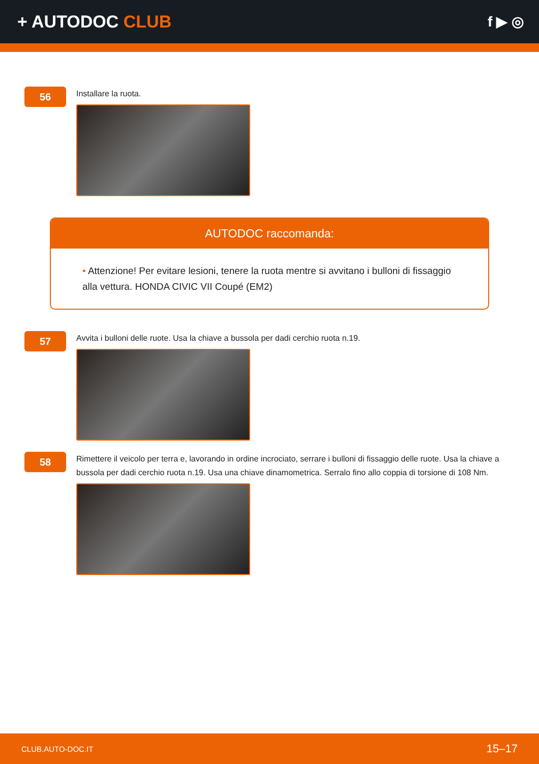+ AUTODOC CLUB
f ▶ ◎
56
Installare la ruota.
AUTODOC raccomanda:
• Attenzione! Per evitare lesioni, tenere la ruota mentre si avvitano i bulloni di fissaggio alla vettura. HONDA CIVIC VII Coupé (EM2)
57
Avvita i bulloni delle ruote. Usa la chiave a bussola per dadi cerchio ruota n.19.
58
Rimettere il veicolo per terra e, lavorando in ordine incrociato, serrare i bulloni di fissaggio delle ruote. Usa la chiave a bussola per dadi cerchio ruota n.19. Usa una chiave dinamometrica. Serralo fino allo coppia di torsione di 108 Nm.
CLUB.AUTO-DOC.IT 15–17